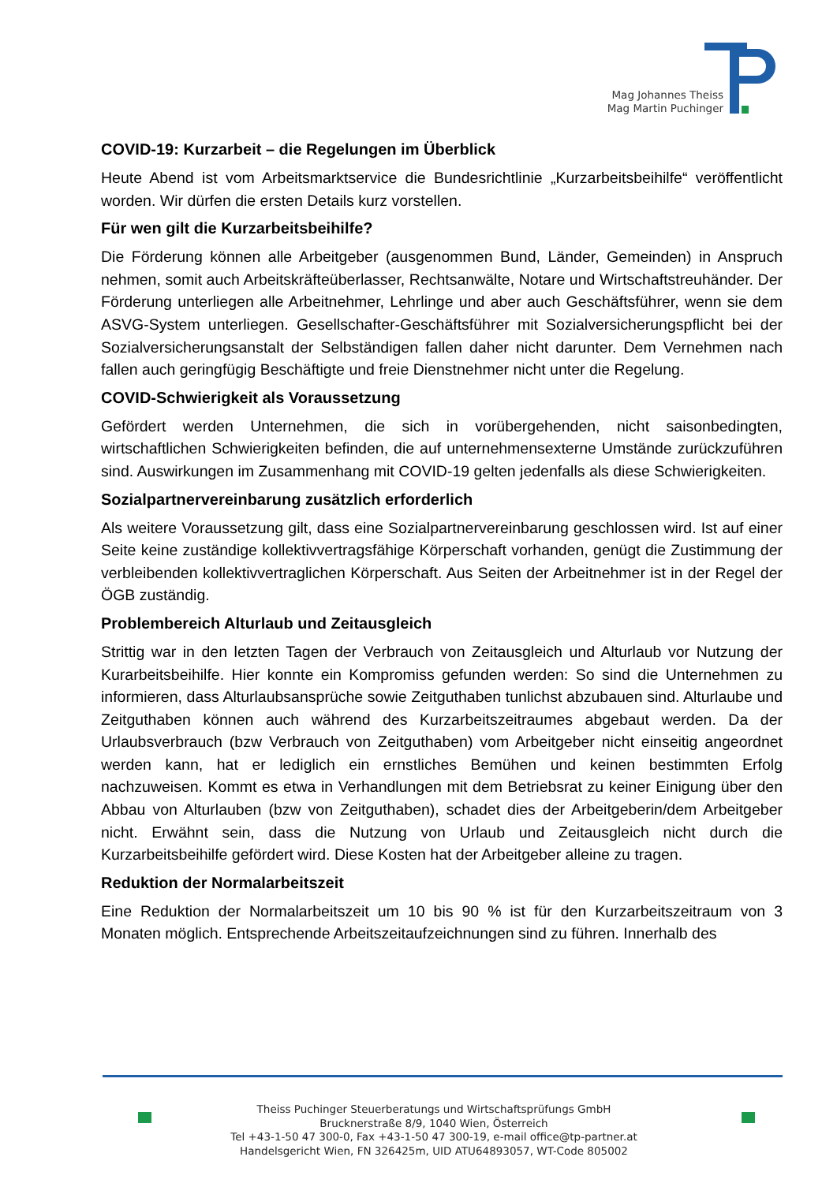Mag Johannes Theiss
Mag Martin Puchinger
COVID-19: Kurzarbeit – die Regelungen im Überblick
Heute Abend ist vom Arbeitsmarktservice die Bundesrichtlinie „Kurzarbeitsbeihilfe“ veröffentlicht worden. Wir dürfen die ersten Details kurz vorstellen.
Für wen gilt die Kurzarbeitsbeihilfe?
Die Förderung können alle Arbeitgeber (ausgenommen Bund, Länder, Gemeinden) in Anspruch nehmen, somit auch Arbeitskräfteüberlasser, Rechtsanwälte, Notare und Wirtschaftstreuhänder. Der Förderung unterliegen alle Arbeitnehmer, Lehrlinge und aber auch Geschäftsführer, wenn sie dem ASVG-System unterliegen. Gesellschafter-Geschäftsführer mit Sozialversicherungspflicht bei der Sozialversicherungsanstalt der Selbständigen fallen daher nicht darunter. Dem Vernehmen nach fallen auch geringfügig Beschäftigte und freie Dienstnehmer nicht unter die Regelung.
COVID-Schwierigkeit als Voraussetzung
Gefördert werden Unternehmen, die sich in vorübergehenden, nicht saisonbedingten, wirtschaftlichen Schwierigkeiten befinden, die auf unternehmensexterne Umstände zurückzuführen sind. Auswirkungen im Zusammenhang mit COVID-19 gelten jedenfalls als diese Schwierigkeiten.
Sozialpartnervereinbarung zusätzlich erforderlich
Als weitere Voraussetzung gilt, dass eine Sozialpartnervereinbarung geschlossen wird. Ist auf einer Seite keine zuständige kollektivvertragsfähige Körperschaft vorhanden, genügt die Zustimmung der verbleibenden kollektivvertraglichen Körperschaft. Aus Seiten der Arbeitnehmer ist in der Regel der ÖGB zuständig.
Problembereich Alturlaub und Zeitausgleich
Strittig war in den letzten Tagen der Verbrauch von Zeitausgleich und Alturlaub vor Nutzung der Kurarbeitsbeihilfe. Hier konnte ein Kompromiss gefunden werden: So sind die Unternehmen zu informieren, dass Alturlaubsansprüche sowie Zeitguthaben tunlichst abzubauen sind. Alturlaube und Zeitguthaben können auch während des Kurzarbeitszeitraumes abgebaut werden. Da der Urlaubsverbrauch (bzw Verbrauch von Zeitguthaben) vom Arbeitgeber nicht einseitig angeordnet werden kann, hat er lediglich ein ernstliches Bemühen und keinen bestimmten Erfolg nachzuweisen. Kommt es etwa in Verhandlungen mit dem Betriebsrat zu keiner Einigung über den Abbau von Alturlauben (bzw von Zeitguthaben), schadet dies der Arbeitgeberin/dem Arbeitgeber nicht. Erwähnt sein, dass die Nutzung von Urlaub und Zeitausgleich nicht durch die Kurzarbeitsbeihilfe gefördert wird. Diese Kosten hat der Arbeitgeber alleine zu tragen.
Reduktion der Normalarbeitszeit
Eine Reduktion der Normalarbeitszeit um 10 bis 90 % ist für den Kurzarbeitszeitraum von 3 Monaten möglich. Entsprechende Arbeitszeitaufzeichnungen sind zu führen. Innerhalb des
Theiss Puchinger Steuerberatungs und Wirtschaftsprüfungs GmbH
Brucknerstraße 8/9, 1040 Wien, Österreich
Tel +43-1-50 47 300-0, Fax +43-1-50 47 300-19, e-mail office@tp-partner.at
Handelsgericht Wien, FN 326425m, UID ATU64893057, WT-Code 805002